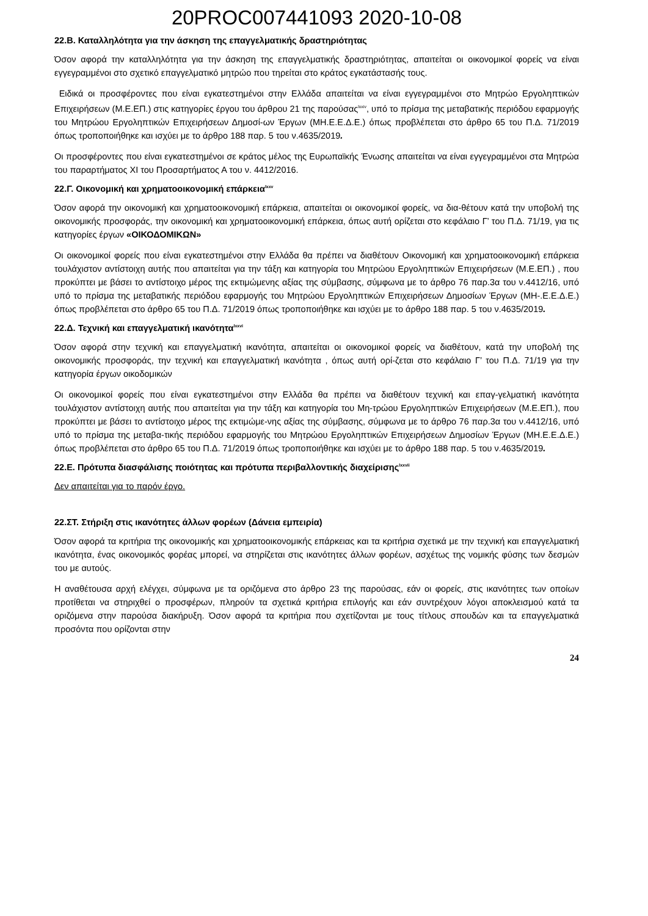20PROC007441093 2020-10-08
22.Β. Καταλληλότητα για την άσκηση της επαγγελματικής δραστηριότητας
Όσον αφορά την καταλληλότητα για την άσκηση της επαγγελματικής δραστηριότητας, απαιτείται οι οικονομικοί φορείς να είναι εγγεγραμμένοι στο σχετικό επαγγελματικό μητρώο που τηρείται στο κράτος εγκατάστασής τους.
Ειδικά οι προσφέροντες που είναι εγκατεστημένοι στην Ελλάδα απαιτείται να είναι εγγεγραμμένοι στο Μητρώο Εργοληπτικών Επιχειρήσεων (Μ.Ε.ΕΠ.) στις κατηγορίες έργου του άρθρου 21 της παρούσας<sup>lxxiv</sup>, υπό το πρίσμα της μεταβατικής περιόδου εφαρμογής του Μητρώου Εργοληπτικών Επιχειρήσεων Δημοσί-ων Έργων (ΜΗ.Ε.Ε.Δ.Ε.) όπως προβλέπεται στο άρθρο 65 του Π.Δ. 71/2019 όπως τροποποιήθηκε και ισχύει με το άρθρο 188 παρ. 5 του ν.4635/2019.
Οι προσφέροντες που είναι εγκατεστημένοι σε κράτος μέλος της Ευρωπαϊκής Ένωσης απαιτείται να είναι εγγεγραμμένοι στα Μητρώα του παραρτήματος XI του Προσαρτήματος Α του ν. 4412/2016.
22.Γ. Οικονομική και χρηματοοικονομική επάρκεια<sup>lxxv</sup>
Όσον αφορά την οικονομική και χρηματοοικονομική επάρκεια, απαιτείται οι οικονομικοί φορείς, να δια-θέτουν κατά την υποβολή της οικονομικής προσφοράς, την οικονομική και χρηματοοικονομική επάρκεια, όπως αυτή ορίζεται στο κεφάλαιο Γ’ του Π.Δ. 71/19, για τις κατηγορίες έργων «ΟΙΚΟΔΟΜΙΚΩΝ»
Οι οικονομικοί φορείς που είναι εγκατεστημένοι στην Ελλάδα θα πρέπει να διαθέτουν Οικονομική και χρηματοοικονομική επάρκεια τουλάχιστον αντίστοιχη αυτής που απαιτείται για την τάξη και κατηγορία του Μητρώου Εργοληπτικών Επιχειρήσεων (Μ.Ε.ΕΠ.) , που προκύπτει με βάσει το αντίστοιχο μέρος της εκτιμώμενης αξίας της σύμβασης, σύμφωνα με το άρθρο 76 παρ.3α του ν.4412/16, υπό υπό το πρίσμα της μεταβατικής περιόδου εφαρμογής του Μητρώου Εργοληπτικών Επιχειρήσεων Δημοσίων Έργων (ΜΗ-.Ε.Ε.Δ.Ε.) όπως προβλέπεται στο άρθρο 65 του Π.Δ. 71/2019 όπως τροποποιήθηκε και ισχύει με το άρθρο 188 παρ. 5 του ν.4635/2019.
22.Δ. Τεχνική και επαγγελματική ικανότητα<sup>lxxvi</sup>
Όσον αφορά στην τεχνική και επαγγελματική ικανότητα, απαιτείται οι οικονομικοί φορείς να διαθέτουν, κατά την υποβολή της οικονομικής προσφοράς, την τεχνική και επαγγελματική ικανότητα , όπως αυτή ορί-ζεται στο κεφάλαιο Γ’ του Π.Δ. 71/19 για την κατηγορία έργων οικοδομικών
Οι οικονομικοί φορείς που είναι εγκατεστημένοι στην Ελλάδα θα πρέπει να διαθέτουν τεχνική και επαγ-γελματική ικανότητα τουλάχιστον αντίστοιχη αυτής που απαιτείται για την τάξη και κατηγορία του Μη-τρώου Εργοληπτικών Επιχειρήσεων (Μ.Ε.ΕΠ.), που προκύπτει με βάσει το αντίστοιχο μέρος της εκτιμώμε-νης αξίας της σύμβασης, σύμφωνα με το άρθρο 76 παρ.3α του ν.4412/16, υπό υπό το πρίσμα της μεταβα-τικής περιόδου εφαρμογής του Μητρώου Εργοληπτικών Επιχειρήσεων Δημοσίων Έργων (ΜΗ.Ε.Ε.Δ.Ε.) όπως προβλέπεται στο άρθρο 65 του Π.Δ. 71/2019 όπως τροποποιήθηκε και ισχύει με το άρθρο 188 παρ. 5 του ν.4635/2019.
22.Ε. Πρότυπα διασφάλισης ποιότητας και πρότυπα περιβαλλοντικής διαχείρισης<sup>lxxvii</sup>
Δεν απαιτείται για το παρόν έργο.
22.ΣΤ. Στήριξη στις ικανότητες άλλων φορέων (Δάνεια εμπειρία)
Όσον αφορά τα κριτήρια της οικονομικής και χρηματοοικονομικής επάρκειας και τα κριτήρια σχετικά με την τεχνική και επαγγελματική ικανότητα, ένας οικονομικός φορέας μπορεί, να στηρίζεται στις ικανότητες άλλων φορέων, ασχέτως της νομικής φύσης των δεσμών του με αυτούς.
Η αναθέτουσα αρχή ελέγχει, σύμφωνα με τα οριζόμενα στο άρθρο 23 της παρούσας, εάν οι φορείς, στις ικανότητες των οποίων προτίθεται να στηριχθεί ο προσφέρων, πληρούν τα σχετικά κριτήρια επιλογής και εάν συντρέχουν λόγοι αποκλεισμού κατά τα οριζόμενα στην παρούσα διακήρυξη. Όσον αφορά τα κριτήρια που σχετίζονται με τους τίτλους σπουδών και τα επαγγελματικά προσόντα που ορίζονται στην
24